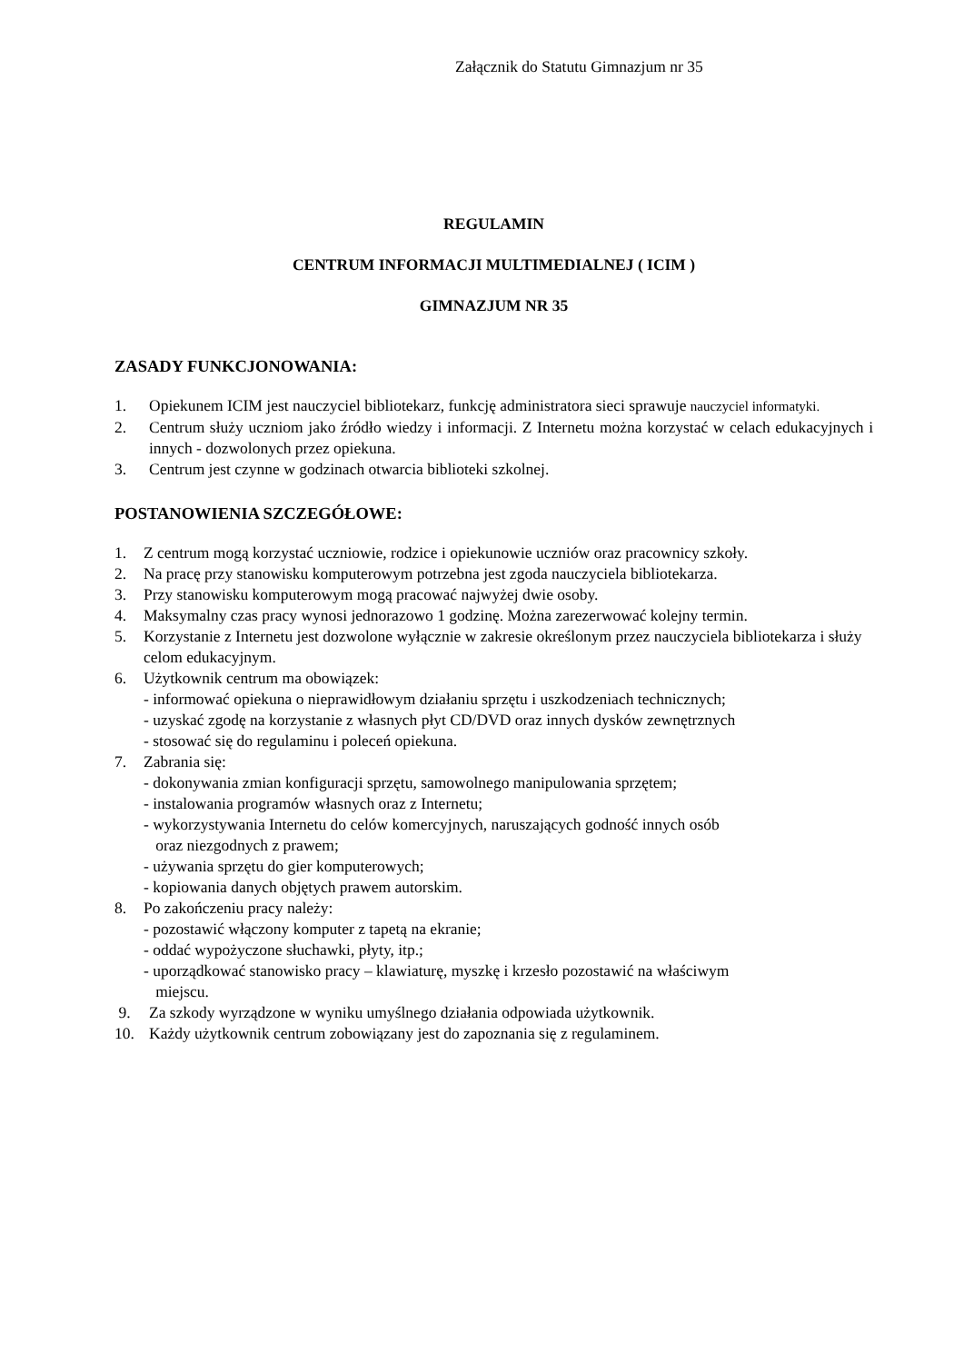Załącznik do Statutu Gimnazjum nr 35
REGULAMIN
CENTRUM INFORMACJI MULTIMEDIALNEJ ( ICIM )
GIMNAZJUM NR 35
ZASADY FUNKCJONOWANIA:
1. Opiekunem ICIM jest nauczyciel bibliotekarz, funkcję administratora sieci sprawuje nauczyciel informatyki.
2. Centrum służy uczniom jako źródło wiedzy i informacji. Z Internetu można korzystać w celach edukacyjnych i innych - dozwolonych przez opiekuna.
3. Centrum jest czynne w godzinach otwarcia biblioteki szkolnej.
POSTANOWIENIA SZCZEGÓŁOWE:
1. Z centrum mogą korzystać uczniowie, rodzice i opiekunowie uczniów oraz pracownicy szkoły.
2. Na pracę przy stanowisku komputerowym potrzebna jest zgoda nauczyciela bibliotekarza.
3. Przy stanowisku komputerowym mogą pracować najwyżej dwie osoby.
4. Maksymalny czas pracy wynosi jednorazowo 1 godzinę. Można zarezerwować kolejny termin.
5. Korzystanie z Internetu jest dozwolone wyłącznie w zakresie określonym przez nauczyciela bibliotekarza i służy celom edukacyjnym.
6. Użytkownik centrum ma obowiązek:
- informować opiekuna o nieprawidłowym działaniu sprzętu i uszkodzeniach technicznych;
- uzyskać zgodę na korzystanie z własnych płyt CD/DVD oraz innych dysków zewnętrznych
- stosować się do regulaminu i poleceń opiekuna.
7. Zabrania się:
- dokonywania zmian konfiguracji sprzętu, samowolnego manipulowania sprzętem;
- instalowania programów własnych oraz z Internetu;
- wykorzystywania Internetu do celów komercyjnych, naruszających godność innych osób
oraz niezgodnych z prawem;
- używania sprzętu do gier komputerowych;
- kopiowania danych objętych prawem autorskim.
8. Po zakończeniu pracy należy:
- pozostawić włączony komputer z tapetą na ekranie;
- oddać wypożyczone słuchawki, płyty, itp.;
- uporządkować stanowisko pracy – klawiaturę, myszkę i krzesło pozostawić na właściwym
miejscu.
9. Za szkody wyrządzone w wyniku umyślnego działania odpowiada użytkownik.
10. Każdy użytkownik centrum zobowiązany jest do zapoznania się z regulaminem.